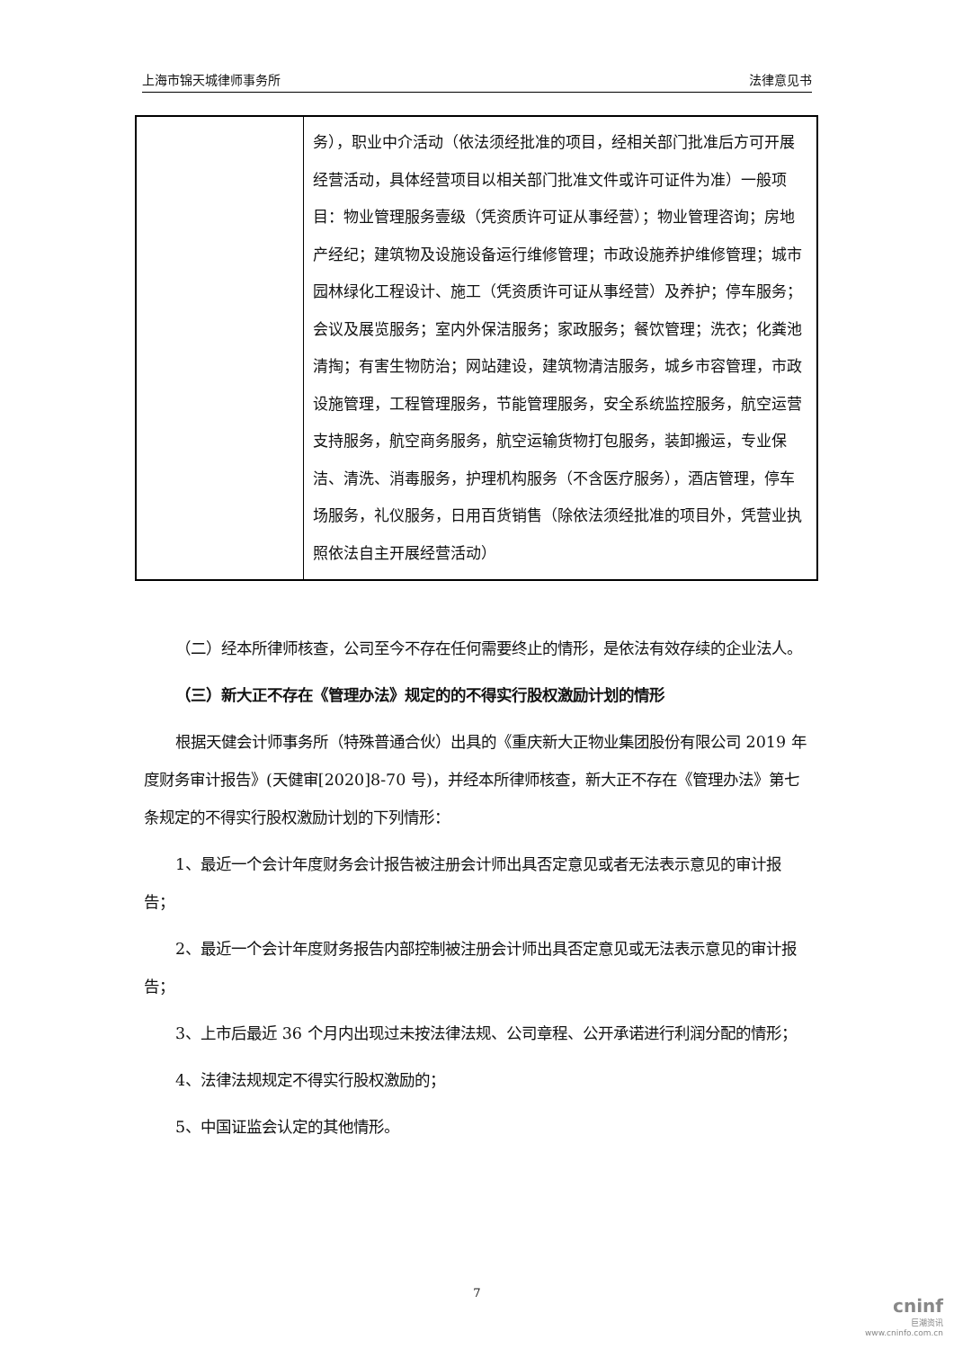上海市锦天城律师事务所 法律意见书
| | 务），职业中介活动（依法须经批准的项目，经相关部门批准后方可开展经营活动，具体经营项目以相关部门批准文件或许可证件为准）一般项目：物业管理服务壹级（凭资质许可证从事经营）；物业管理咨询；房地产经纪；建筑物及设施设备运行维修管理；市政设施养护维修管理；城市园林绿化工程设计、施工（凭资质许可证从事经营）及养护；停车服务；会议及展览服务；室内外保洁服务；家政服务；餐饮管理；洗衣；化粪池清掏；有害生物防治；网站建设，建筑物清洁服务，城乡市容管理，市政设施管理，工程管理服务，节能管理服务，安全系统监控服务，航空运营支持服务，航空商务服务，航空运输货物打包服务，装卸搬运，专业保洁、清洗、消毒服务，护理机构服务（不含医疗服务），酒店管理，停车场服务，礼仪服务，日用百货销售（除依法须经批准的项目外，凭营业执照依法自主开展经营活动） |
（二）经本所律师核查，公司至今不存在任何需要终止的情形，是依法有效存续的企业法人。
（三）新大正不存在《管理办法》规定的的不得实行股权激励计划的情形
根据天健会计师事务所（特殊普通合伙）出具的《重庆新大正物业集团股份有限公司 2019 年度财务审计报告》(天健审[2020]8-70 号)，并经本所律师核查，新大正不存在《管理办法》第七条规定的不得实行股权激励计划的下列情形：
1、最近一个会计年度财务会计报告被注册会计师出具否定意见或者无法表示意见的审计报告；
2、最近一个会计年度财务报告内部控制被注册会计师出具否定意见或无法表示意见的审计报告；
3、上市后最近 36 个月内出现过未按法律法规、公司章程、公开承诺进行利润分配的情形；
4、法律法规规定不得实行股权激励的；
5、中国证监会认定的其他情形。
7
cninf
巨潮资讯
www.cninfo.com.cn